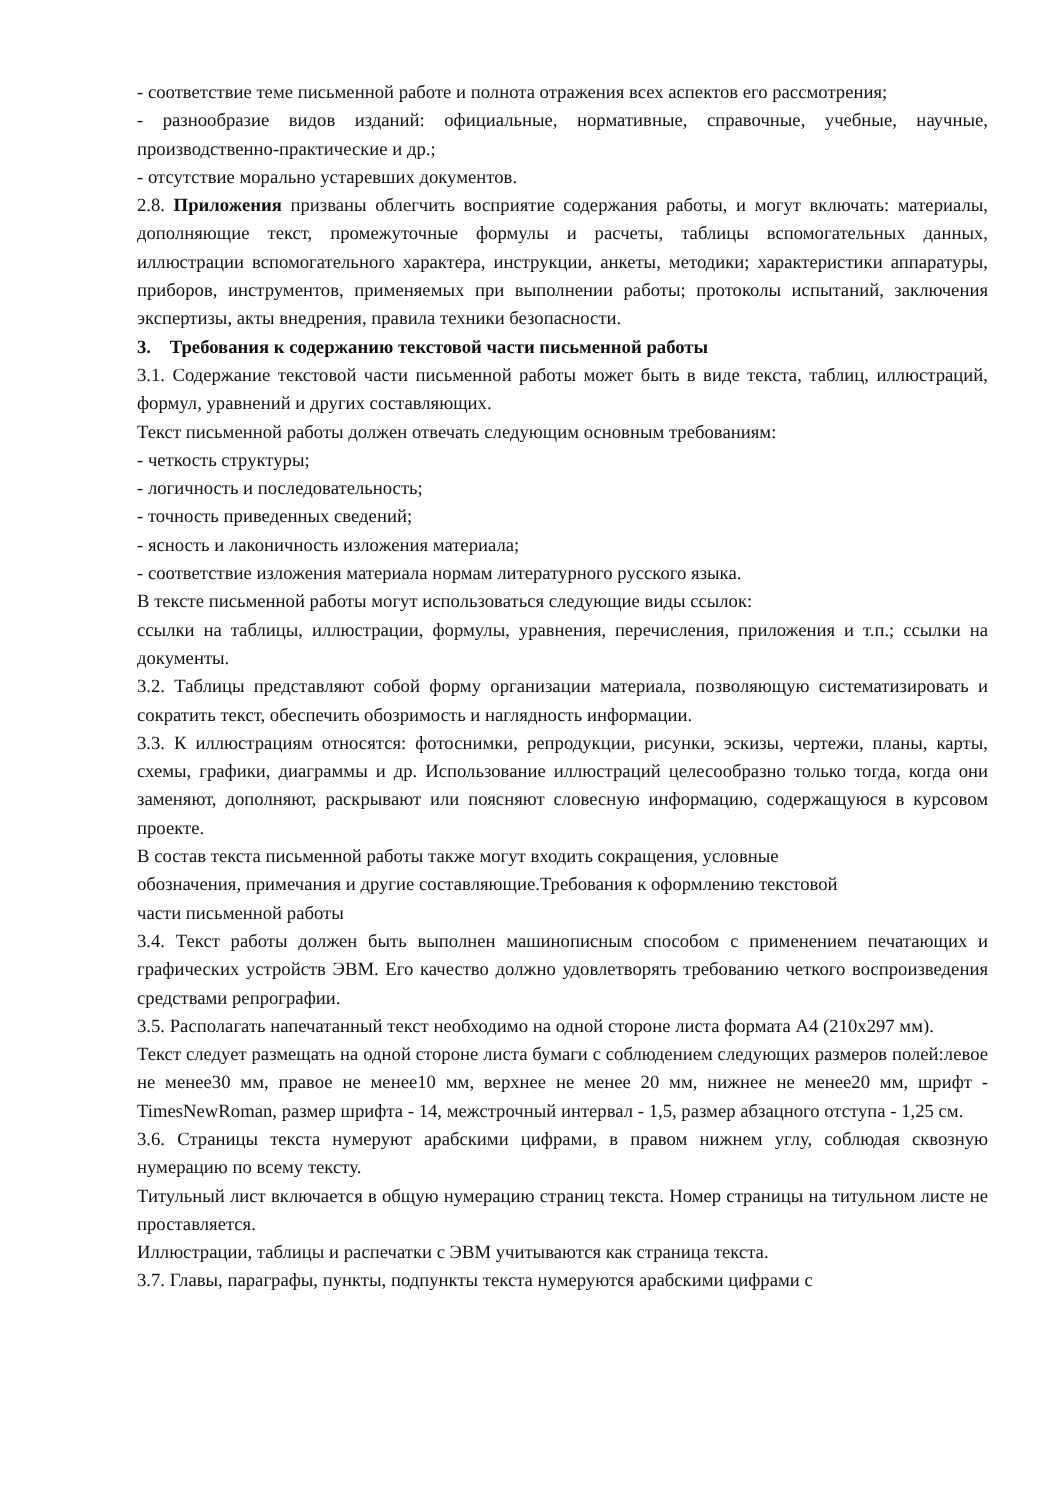- соответствие теме письменной работе и полнота отражения всех аспектов его рассмотрения;
- разнообразие видов изданий: официальные, нормативные, справочные, учебные, научные, производственно-практические и др.;
- отсутствие морально устаревших документов.
2.8. Приложения призваны облегчить восприятие содержания работы, и могут включать: материалы, дополняющие текст, промежуточные формулы и расчеты, таблицы вспомогательных данных, иллюстрации вспомогательного характера, инструкции, анкеты, методики; характеристики аппаратуры, приборов, инструментов, применяемых при выполнении работы; протоколы испытаний, заключения экспертизы, акты внедрения, правила техники безопасности.
3. Требования к содержанию текстовой части письменной работы
3.1. Содержание текстовой части письменной работы может быть в виде текста, таблиц, иллюстраций, формул, уравнений и других составляющих.
Текст письменной работы должен отвечать следующим основным требованиям:
- четкость структуры;
- логичность и последовательность;
- точность приведенных сведений;
- ясность и лаконичность изложения материала;
- соответствие изложения материала нормам литературного русского языка.
В тексте письменной работы могут использоваться следующие виды ссылок:
ссылки на таблицы, иллюстрации, формулы, уравнения, перечисления, приложения и т.п.; ссылки на документы.
3.2. Таблицы представляют собой форму организации материала, позволяющую систематизировать и сократить текст, обеспечить обозримость и наглядность информации.
3.3. К иллюстрациям относятся: фотоснимки, репродукции, рисунки, эскизы, чертежи, планы, карты, схемы, графики, диаграммы и др. Использование иллюстраций целесообразно только тогда, когда они заменяют, дополняют, раскрывают или поясняют словесную информацию, содержащуюся в курсовом проекте.
В состав текста письменной работы также могут входить сокращения, условные
обозначения, примечания и другие составляющие.Требования к оформлению текстовой
части письменной работы
3.4. Текст работы должен быть выполнен машинописным способом с применением печатающих и графических устройств ЭВМ. Его качество должно удовлетворять требованию четкого воспроизведения средствами репрографии.
3.5. Располагать напечатанный текст необходимо на одной стороне листа формата А4 (210х297 мм).
Текст следует размещать на одной стороне листа бумаги с соблюдением следующих размеров полей:левое не менее30 мм, правое не менее10 мм, верхнее не менее 20 мм, нижнее не менее20 мм, шрифт - TimesNewRoman, размер шрифта - 14, межстрочный интервал - 1,5, размер абзацного отступа - 1,25 см.
3.6. Страницы текста нумеруют арабскими цифрами, в правом нижнем углу, соблюдая сквозную нумерацию по всему тексту.
Титульный лист включается в общую нумерацию страниц текста. Номер страницы на титульном листе не проставляется.
Иллюстрации, таблицы и распечатки с ЭВМ учитываются как страница текста.
3.7. Главы, параграфы, пункты, подпункты текста нумеруются арабскими цифрами с